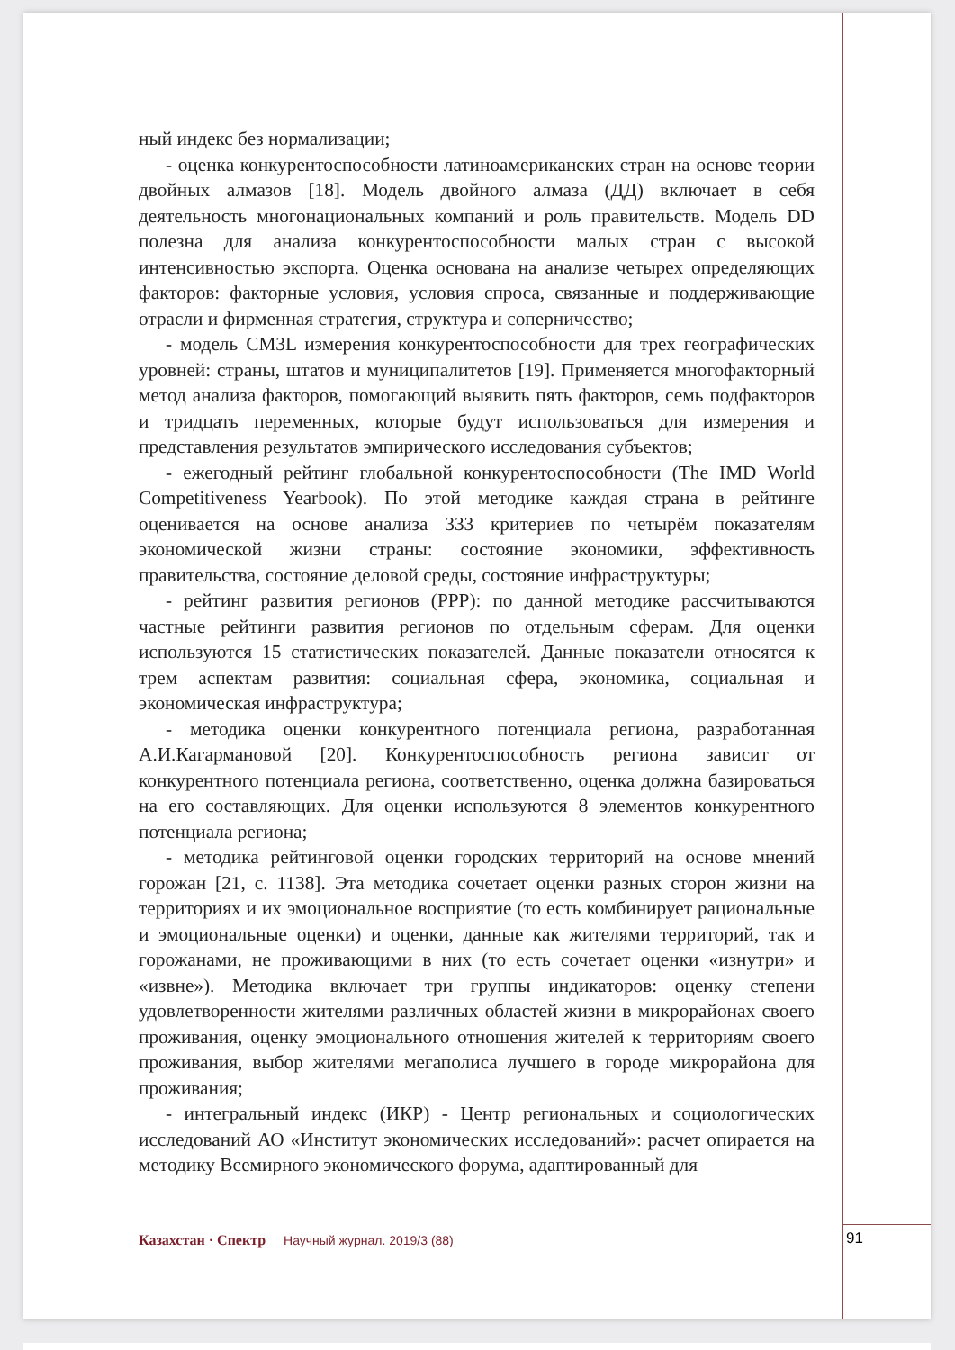ный индекс без нормализации;
- оценка конкурентоспособности латиноамериканских стран на основе теории двойных алмазов [18]. Модель двойного алмаза (ДД) включает в себя деятельность многонациональных компаний и роль правительств. Модель DD полезна для анализа конкурентоспособности малых стран с высокой интенсивностью экспорта. Оценка основана на анализе четырех определяющих факторов: факторные условия, условия спроса, связанные и поддерживающие отрасли и фирменная стратегия, структура и соперничество;
- модель CM3L измерения конкурентоспособности для трех географических уровней: страны, штатов и муниципалитетов [19]. Применяется многофакторный метод анализа факторов, помогающий выявить пять факторов, семь подфакторов и тридцать переменных, которые будут использоваться для измерения и представления результатов эмпирического исследования субъектов;
- ежегодный рейтинг глобальной конкурентоспособности (The IMD World Competitiveness Yearbook). По этой методике каждая страна в рейтинге оценивается на основе анализа 333 критериев по четырём показателям экономической жизни страны: состояние экономики, эффективность правительства, состояние деловой среды, состояние инфраструктуры;
- рейтинг развития регионов (РРР): по данной методике рассчитываются частные рейтинги развития регионов по отдельным сферам. Для оценки используются 15 статистических показателей. Данные показатели относятся к трем аспектам развития: социальная сфера, экономика, социальная и экономическая инфраструктура;
- методика оценки конкурентного потенциала региона, разработанная А.И.Кагармановой [20]. Конкурентоспособность региона зависит от конкурентного потенциала региона, соответственно, оценка должна базироваться на его составляющих. Для оценки используются 8 элементов конкурентного потенциала региона;
- методика рейтинговой оценки городских территорий на основе мнений горожан [21, с. 1138]. Эта методика сочетает оценки разных сторон жизни на территориях и их эмоциональное восприятие (то есть комбинирует рациональные и эмоциональные оценки) и оценки, данные как жителями территорий, так и горожанами, не проживающими в них (то есть сочетает оценки «изнутри» и «извне»). Методика включает три группы индикаторов: оценку степени удовлетворенности жителями различных областей жизни в микрорайонах своего проживания, оценку эмоционального отношения жителей к территориям своего проживания, выбор жителями мегаполиса лучшего в городе микрорайона для проживания;
- интегральный индекс (ИКР) - Центр региональных и социологических исследований АО «Институт экономических исследований»: расчет опирается на методику Всемирного экономического форума, адаптированный для
Казахстан · Спектр Научный журнал. 2019/3 (88)
91